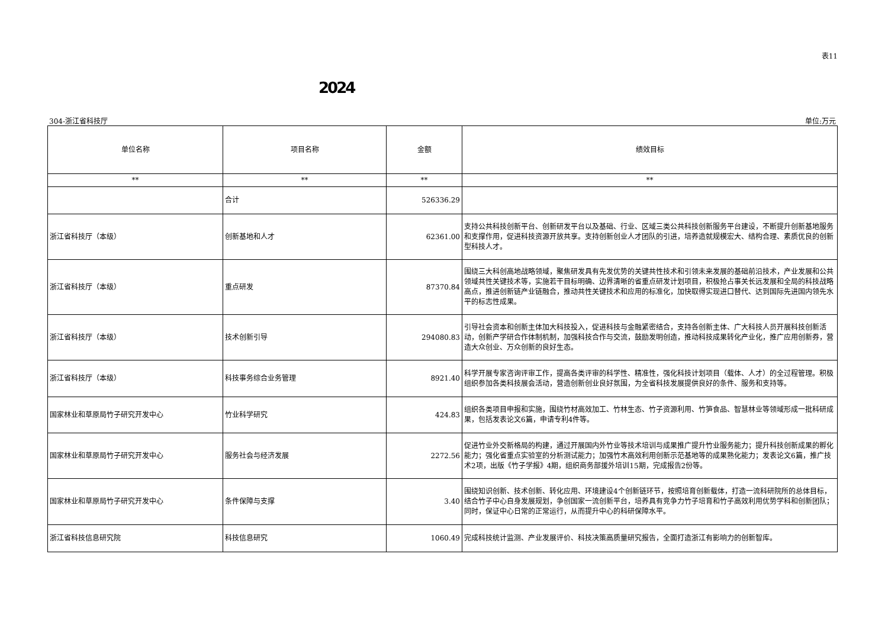表11
2024
304-浙江省科技厅 单位:万元
| 单位名称 | 项目名称 | 金额 | 绩效目标 |
| --- | --- | --- | --- |
| ** | ** | ** | ** |
| | 合计 | 526336.29 | |
| 浙江省科技厅（本级） | 创新基地和人才 | 62361.00 | 支持公共科技创新平台、创新研发平台以及基础、行业、区域三类公共科技创新服务平台建设，不断提升创新基地服务和支撑作用，促进科技资源开放共享。支持创新创业人才团队的引进，培养造就规模宏大、结构合理、素质优良的创新型科技人才。 |
| 浙江省科技厅（本级） | 重点研发 | 87370.84 | 围绕三大科创高地战略领域，聚焦研发具有先发优势的关键共性技术和引领未来发展的基础前沿技术，产业发展和公共领域共性关键技术等，实施若干目标明确、边界清晰的省重点研发计划项目，积极抢占事关长远发展和全局的科技战略高点，推进创新链产业链融合，推动共性关键技术和应用的标准化，加快取得实现进口替代、达到国际先进国内领先水平的标志性成果。 |
| 浙江省科技厅（本级） | 技术创新引导 | 294080.83 | 引导社会资本和创新主体加大科技投入，促进科技与金融紧密结合，支持各创新主体、广大科技人员开展科技创新活动，创新产学研合作体制机制，加强科技合作与交流，鼓励发明创造，推动科技成果转化产业化，推广应用创新券，营造大众创业、万众创新的良好生态。 |
| 浙江省科技厅（本级） | 科技事务综合业务管理 | 8921.40 | 科学开展专家咨询评审工作，提高各类评审的科学性、精准性，强化科技计划项目（载体、人才）的全过程管理。积极组织参加各类科技展会活动，营造创新创业良好氛围，为全省科技发展提供良好的条件、服务和支持等。 |
| 国家林业和草原局竹子研究开发中心 | 竹业科学研究 | 424.83 | 组织各类项目申报和实施，围绕竹材高效加工、竹林生态、竹子资源利用、竹笋食品、智慧林业等领域形成一批科研成果，包括发表论文6篇，申请专利4件等。 |
| 国家林业和草原局竹子研究开发中心 | 服务社会与经济发展 | 2272.56 | 促进竹业外交新格局的构建，通过开展国内外竹业等技术培训与成果推广提升竹业服务能力；提升科技创新成果的孵化能力；强化省重点实验室的分析测试能力；加强竹木高效利用创新示范基地等的成果熟化能力；发表论文6篇，推广技术2项，出版《竹子学报》4期，组织商务部援外培训15期，完成报告2份等。 |
| 国家林业和草原局竹子研究开发中心 | 条件保障与支撑 | 3.40 | 围绕知识创新、技术创新、转化应用、环境建设4个创新链环节，按照培育创新载体，打造一流科研院所的总体目标，结合竹子中心自身发展规划，争创国家一流创新平台，培养具有竞争力竹子培育和竹子高效利用优势学科和创新团队；同时，保证中心日常的正常运行，从而提升中心的科研保障水平。 |
| 浙江省科技信息研究院 | 科技信息研究 | 1060.49 | 完成科技统计监测、产业发展评价、科技决策高质量研究报告，全面打造浙江有影响力的创新智库。 |